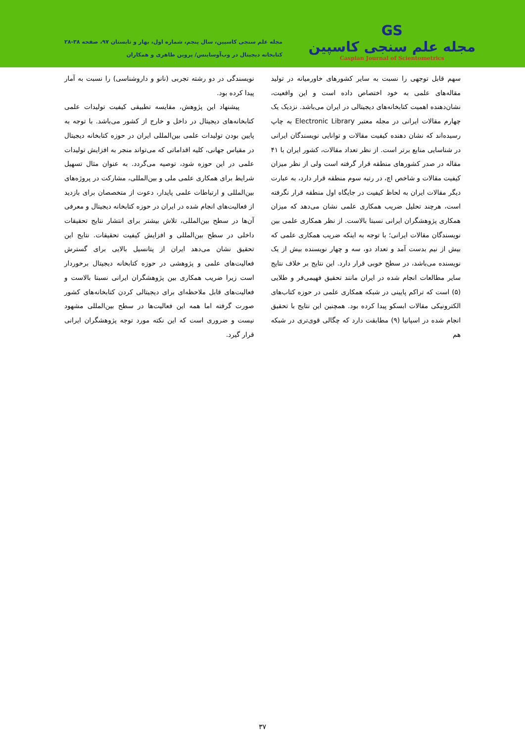GS
مجله علم سنجی کاسپین
Caspian Journal of Scientometrics
مجله علم سنجی کاسپین، سال پنجم، شماره اول، بهار و تابستان ۹۷، صفحه ۳۸-۲۸
کتابخانه دیجیتال در وب‌آوساینس/ پروین طاهری و همکاران
سهم قابل توجهی را نسبت به سایر کشورهای خاورمیانه در تولید مقاله‌های علمی به خود اختصاص داده است و این واقعیت، نشان‌دهنده اهمیت کتابخانه‌های دیجیتالی در ایران می‌باشد. نزدیک یک چهارم مقالات ایرانی در مجله معتبر Electronic Library به چاپ رسیده‌اند که نشان دهنده کیفیت مقالات و توانایی نویسندگان ایرانی در شناسایی منابع برتر است. از نظر تعداد مقالات، کشور ایران با ۴۱ مقاله در صدر کشورهای منطقه قرار گرفته است ولی از نظر میزان کیفیت مقالات و شاخص اچ، در رتبه سوم منطقه قرار دارد، به عبارت دیگر مقالات ایران به لحاظ کیفیت در جایگاه اول منطقه قرار نگرفته است، هرچند تحلیل ضریب همکاری علمی نشان می‌دهد که میزان همکاری پژوهشگران ایرانی نسبتا بالاست. از نظر همکاری علمی بین نویسندگان مقالات ایرانی؛ با توجه به اینکه ضریب همکاری علمی که بیش از نیم بدست آمد و تعداد دو، سه و چهار نویسنده بیش از یک نویسنده می‌باشد، در سطح خوبی قرار دارد. این نتایج بر خلاف نتایج سایر مطالعات انجام شده در ایران مانند تحقیق فهیمی‌فر و طلایی (۵) است که تراکم پایینی در شبکه همکاری علمی در حوزه کتاب‌های الکترونیکی مقالات ابسکو پیدا کرده بود. همچنین این نتایج با تحقیق انجام شده در اسپانیا (۹) مطابقت دارد که چگالی قوی‌تری در شبکه هم
نویسندگی در دو رشته تجربی (نانو و داروشناسی) را نسبت به آمار پیدا کرده بود.
پیشنهاد این پژوهش، مقایسه تطبیقی کیفیت تولیدات علمی کتابخانه‌های دیجیتال در داخل و خارج از کشور می‌باشد. با توجه به پایین بودن تولیدات علمی بین‌المللی ایران در حوزه کتابخانه دیجیتال در مقیاس جهانی، کلیه اقداماتی که می‌تواند منجر به افزایش تولیدات علمی در این حوزه شود، توصیه می‌گردد. به عنوان مثال تسهیل شرایط برای همکاری علمی ملی و بین‌المللی، مشارکت در پروژه‌های بین‌المللی و ارتباطات علمی پایدار، دعوت از متخصصان برای بازدید از فعالیت‌های انجام شده در ایران در حوزه کتابخانه دیجیتال و معرفی آن‌ها در سطح بین‌المللی، تلاش بیشتر برای انتشار نتایج تحقیقات داخلی در سطح بین‌المللی و افزایش کیفیت تحقیقات. نتایج این تحقیق نشان می‌دهد ایران از پتانسیل بالایی برای گسترش فعالیت‌های علمی و پژوهشی در حوزه کتابخانه دیجیتال برخوردار است زیرا ضریب همکاری بین پژوهشگران ایرانی نسبتا بالاست و فعالیت‌های قابل ملاحظه‌ای برای دیجیتالی کردن کتابخانه‌های کشور صورت گرفته اما همه این فعالیت‌ها در سطح بین‌المللی مشهود نیست و ضروری است که این نکته مورد توجه پژوهشگران ایرانی قرار گیرد.
۳۷